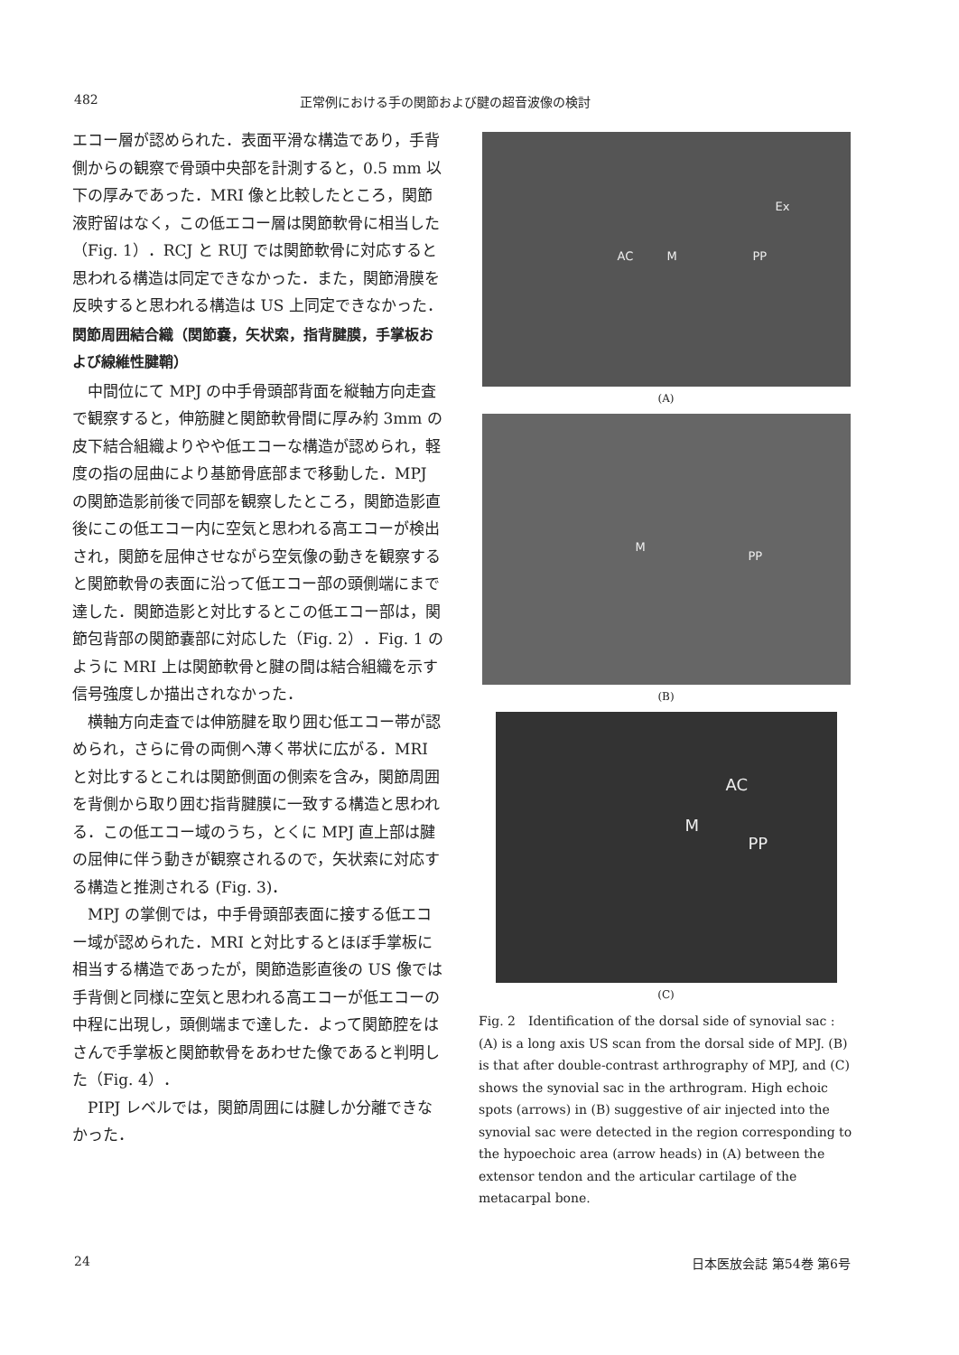482 正常例における手の関節および腱の超音波像の検討
エコー層が認められた．表面平滑な構造であり，手背側からの観察で骨頭中央部を計測すると，0.5 mm 以下の厚みであった．MRI 像と比較したところ，関節液貯留はなく，この低エコー層は関節軟骨に相当した（Fig. 1）．RCJ と RUJ では関節軟骨に対応すると思われる構造は同定できなかった．また，関節滑膜を反映すると思われる構造は US 上同定できなかった．
関節周囲結合織（関節嚢，矢状索，指背腱膜，手掌板および線維性腱鞘）
中間位にて MPJ の中手骨頭部背面を縦軸方向走査で観察すると，伸筋腱と関節軟骨間に厚み約 3mm の皮下結合組織よりやや低エコーな構造が認められ，軽度の指の屈曲により基節骨底部まで移動した．MPJ の関節造影前後で同部を観察したところ，関節造影直後にこの低エコー内に空気と思われる高エコーが検出され，関節を屈伸させながら空気像の動きを観察すると関節軟骨の表面に沿って低エコー部の頭側端にまで達した．関節造影と対比するとこの低エコー部は，関節包背部の関節嚢部に対応した（Fig. 2）．Fig. 1 のように MRI 上は関節軟骨と腱の間は結合組織を示す信号強度しか描出されなかった．
横軸方向走査では伸筋腱を取り囲む低エコー帯が認められ，さらに骨の両側へ薄く帯状に広がる．MRI と対比するとこれは関節側面の側索を含み，関節周囲を背側から取り囲む指背腱膜に一致する構造と思われる．この低エコー域のうち，とくに MPJ 直上部は腱の屈伸に伴う動きが観察されるので，矢状索に対応する構造と推測される (Fig. 3)．
MPJ の掌側では，中手骨頭部表面に接する低エコー域が認められた．MRI と対比するとほぼ手掌板に相当する構造であったが，関節造影直後の US 像では手背側と同様に空気と思われる高エコーが低エコーの中程に出現し，頭側端まで達した．よって関節腔をはさんで手掌板と関節軟骨をあわせた像であると判明した（Fig. 4）．
PIPJ レベルでは，関節周囲には腱しか分離できなかった．
AC M PP
Ex
(A)
M
PP
(B)
AC
M
PP
(C)
Fig. 2　Identification of the dorsal side of synovial sac : (A) is a long axis US scan from the dorsal side of MPJ. (B) is that after double-contrast arthrography of MPJ, and (C) shows the synovial sac in the arthrogram. High echoic spots (arrows) in (B) suggestive of air injected into the synovial sac were detected in the region corresponding to the hypoechoic area (arrow heads) in (A) between the extensor tendon and the articular cartilage of the metacarpal bone.
24 日本医放会誌 第54巻 第6号